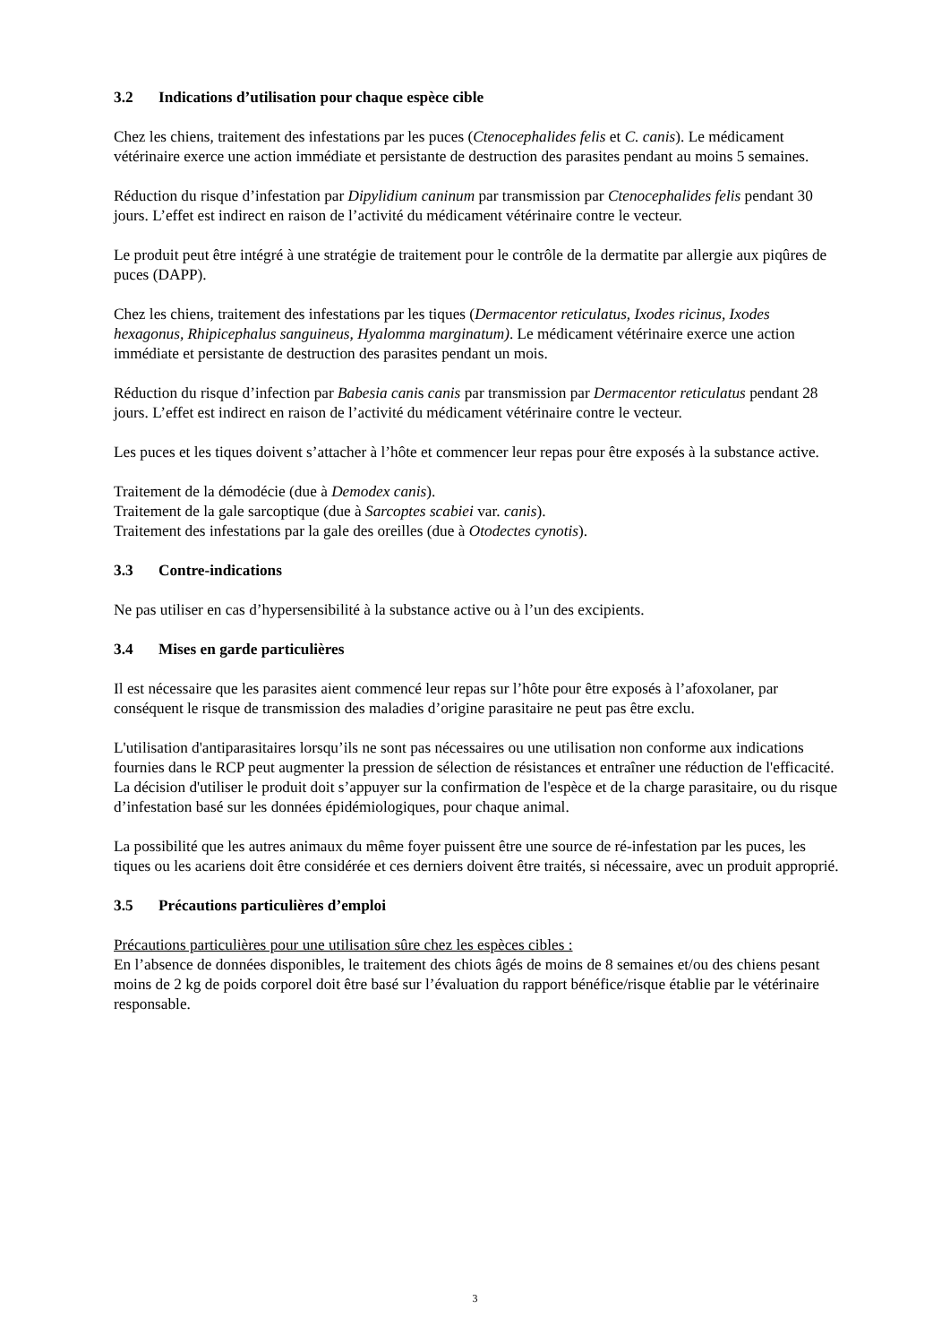3.2 Indications d’utilisation pour chaque espèce cible
Chez les chiens, traitement des infestations par les puces (Ctenocephalides felis et C. canis). Le médicament vétérinaire exerce une action immédiate et persistante de destruction des parasites pendant au moins 5 semaines.
Réduction du risque d’infestation par Dipylidium caninum par transmission par Ctenocephalides felis pendant 30 jours. L’effet est indirect en raison de l’activité du médicament vétérinaire contre le vecteur.
Le produit peut être intégré à une stratégie de traitement pour le contrôle de la dermatite par allergie aux piqûres de puces (DAPP).
Chez les chiens, traitement des infestations par les tiques (Dermacentor reticulatus, Ixodes ricinus, Ixodes hexagonus, Rhipicephalus sanguineus, Hyalomma marginatum). Le médicament vétérinaire exerce une action immédiate et persistante de destruction des parasites pendant un mois.
Réduction du risque d’infection par Babesia canis canis par transmission par Dermacentor reticulatus pendant 28 jours. L’effet est indirect en raison de l’activité du médicament vétérinaire contre le vecteur.
Les puces et les tiques doivent s’attacher à l’hôte et commencer leur repas pour être exposés à la substance active.
Traitement de la démodécie (due à Demodex canis).
Traitement de la gale sarcoptique (due à Sarcoptes scabiei var. canis).
Traitement des infestations par la gale des oreilles (due à Otodectes cynotis).
3.3 Contre-indications
Ne pas utiliser en cas d’hypersensibilité à la substance active ou à l’un des excipients.
3.4 Mises en garde particulières
Il est nécessaire que les parasites aient commencé leur repas sur l’hôte pour être exposés à l’afoxolaner, par conséquent le risque de transmission des maladies d’origine parasitaire ne peut pas être exclu.
L'utilisation d'antiparasitaires lorsqu’ils ne sont pas nécessaires ou une utilisation non conforme aux indications fournies dans le RCP peut augmenter la pression de sélection de résistances et entraîner une réduction de l'efficacité. La décision d'utiliser le produit doit s’appuyer sur la confirmation de l'espèce et de la charge parasitaire, ou du risque d’infestation basé sur les données épidémiologiques, pour chaque animal.
La possibilité que les autres animaux du même foyer puissent être une source de ré-infestation par les puces, les tiques ou les acariens doit être considérée et ces derniers doivent être traités, si nécessaire, avec un produit approprié.
3.5 Précautions particulières d’emploi
Précautions particulières pour une utilisation sûre chez les espèces cibles :
En l’absence de données disponibles, le traitement des chiots âgés de moins de 8 semaines et/ou des chiens pesant moins de 2 kg de poids corporel doit être basé sur l’évaluation du rapport bénéfice/risque établie par le vétérinaire responsable.
3